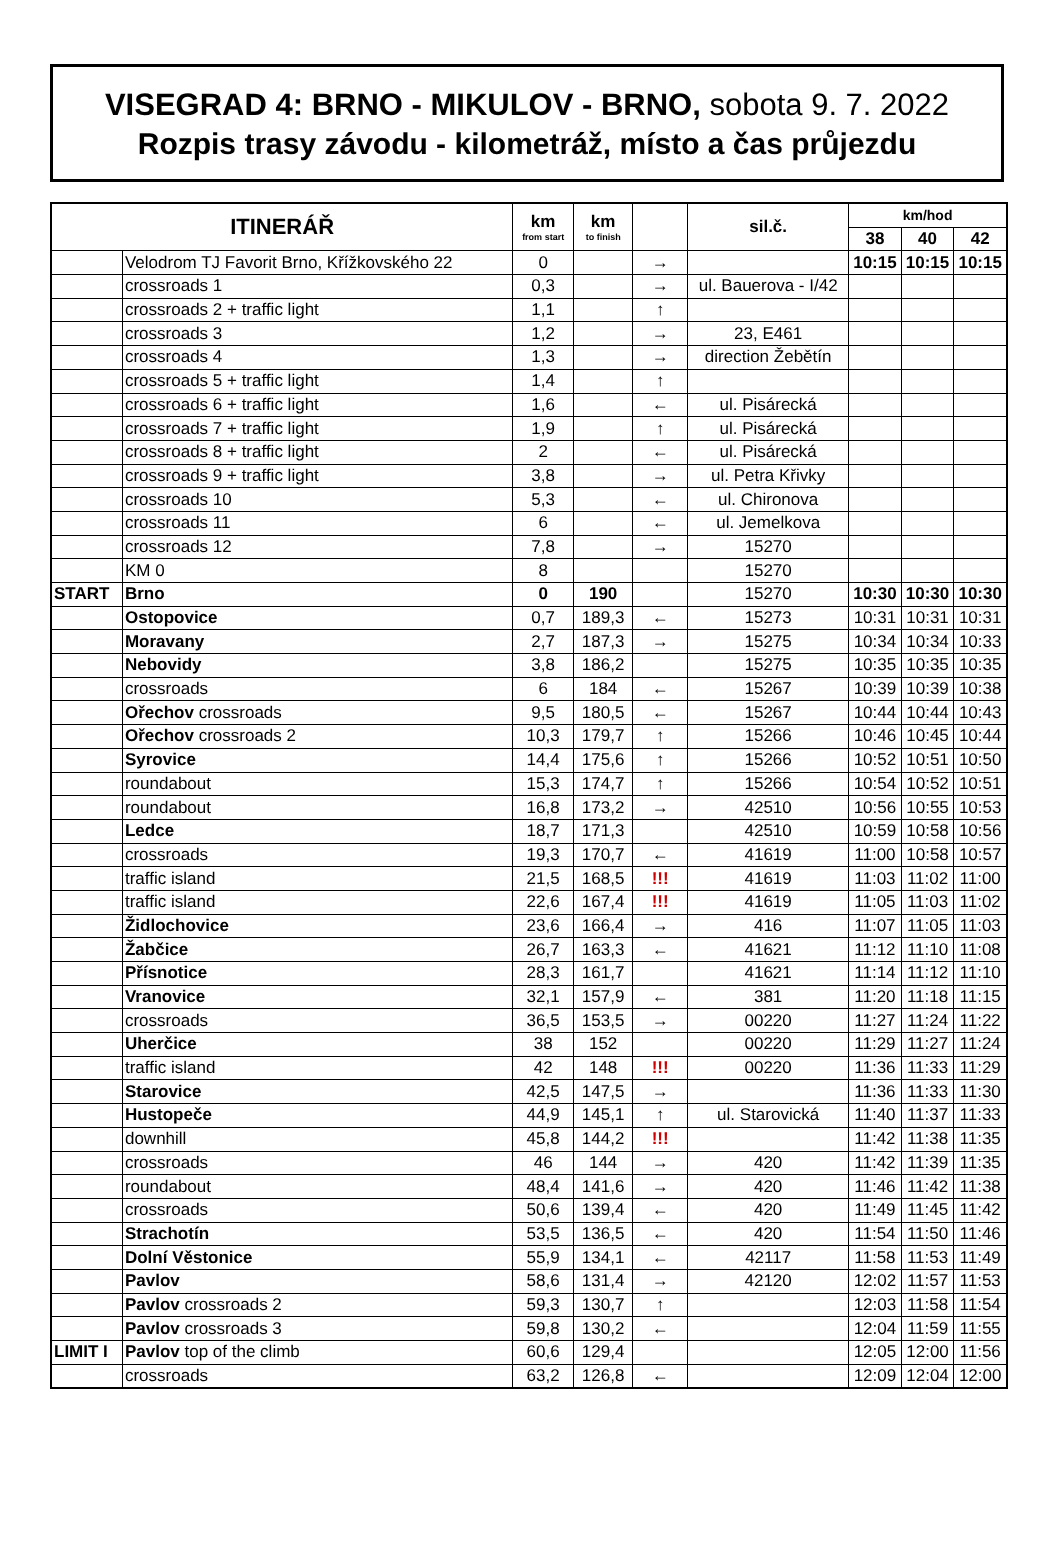VISEGRAD 4: BRNO - MIKULOV - BRNO, sobota 9. 7. 2022
Rozpis trasy závodu - kilometráž, místo a čas průjezdu
| ITINERÁŘ | | km from start | km to finish | | sil.č. | km/hod | | |
| --- | --- | --- | --- | --- | --- | --- | --- | --- |
| | | | | | | 38 | 40 | 42 |
| | Velodrom TJ Favorit Brno, Křížkovského 22 | 0 | | → | | 10:15 | 10:15 | 10:15 |
| | crossroads 1 | 0,3 | | → | ul. Bauerova - I/42 | | | |
| | crossroads 2 + traffic light | 1,1 | | ↑ | | | | |
| | crossroads 3 | 1,2 | | → | 23, E461 | | | |
| | crossroads 4 | 1,3 | | → | direction Žebětín | | | |
| | crossroads 5 + traffic light | 1,4 | | ↑ | | | | |
| | crossroads 6 + traffic light | 1,6 | | ← | ul. Pisárecká | | | |
| | crossroads 7 + traffic light | 1,9 | | ↑ | ul. Pisárecká | | | |
| | crossroads 8 + traffic light | 2 | | ← | ul. Pisárecká | | | |
| | crossroads 9 + traffic light | 3,8 | | → | ul. Petra Křivky | | | |
| | crossroads 10 | 5,3 | | ← | ul. Chironova | | | |
| | crossroads 11 | 6 | | ← | ul. Jemelkova | | | |
| | crossroads 12 | 7,8 | | → | 15270 | | | |
| | KM 0 | 8 | | | 15270 | | | |
| START | Brno | 0 | 190 | | 15270 | 10:30 | 10:30 | 10:30 |
| | Ostopovice | 0,7 | 189,3 | ← | 15273 | 10:31 | 10:31 | 10:31 |
| | Moravany | 2,7 | 187,3 | → | 15275 | 10:34 | 10:34 | 10:33 |
| | Nebovidy | 3,8 | 186,2 | | 15275 | 10:35 | 10:35 | 10:35 |
| | crossroads | 6 | 184 | ← | 15267 | 10:39 | 10:39 | 10:38 |
| | Ořechov crossroads | 9,5 | 180,5 | ← | 15267 | 10:44 | 10:44 | 10:43 |
| | Ořechov crossroads 2 | 10,3 | 179,7 | ↑ | 15266 | 10:46 | 10:45 | 10:44 |
| | Syrovice | 14,4 | 175,6 | ↑ | 15266 | 10:52 | 10:51 | 10:50 |
| | roundabout | 15,3 | 174,7 | ↑ | 15266 | 10:54 | 10:52 | 10:51 |
| | roundabout | 16,8 | 173,2 | → | 42510 | 10:56 | 10:55 | 10:53 |
| | Ledce | 18,7 | 171,3 | | 42510 | 10:59 | 10:58 | 10:56 |
| | crossroads | 19,3 | 170,7 | ← | 41619 | 11:00 | 10:58 | 10:57 |
| | traffic island | 21,5 | 168,5 | !!! | 41619 | 11:03 | 11:02 | 11:00 |
| | traffic island | 22,6 | 167,4 | !!! | 41619 | 11:05 | 11:03 | 11:02 |
| | Židlochovice | 23,6 | 166,4 | → | 416 | 11:07 | 11:05 | 11:03 |
| | Žabčice | 26,7 | 163,3 | ← | 41621 | 11:12 | 11:10 | 11:08 |
| | Přísnotice | 28,3 | 161,7 | | 41621 | 11:14 | 11:12 | 11:10 |
| | Vranovice | 32,1 | 157,9 | ← | 381 | 11:20 | 11:18 | 11:15 |
| | crossroads | 36,5 | 153,5 | → | 00220 | 11:27 | 11:24 | 11:22 |
| | Uherčice | 38 | 152 | | 00220 | 11:29 | 11:27 | 11:24 |
| | traffic island | 42 | 148 | !!! | 00220 | 11:36 | 11:33 | 11:29 |
| | Starovice | 42,5 | 147,5 | → | | 11:36 | 11:33 | 11:30 |
| | Hustopeče | 44,9 | 145,1 | ↑ | ul. Starovická | 11:40 | 11:37 | 11:33 |
| | downhill | 45,8 | 144,2 | !!! | | 11:42 | 11:38 | 11:35 |
| | crossroads | 46 | 144 | → | 420 | 11:42 | 11:39 | 11:35 |
| | roundabout | 48,4 | 141,6 | → | 420 | 11:46 | 11:42 | 11:38 |
| | crossroads | 50,6 | 139,4 | ← | 420 | 11:49 | 11:45 | 11:42 |
| | Strachotín | 53,5 | 136,5 | ← | 420 | 11:54 | 11:50 | 11:46 |
| | Dolní Věstonice | 55,9 | 134,1 | ← | 42117 | 11:58 | 11:53 | 11:49 |
| | Pavlov | 58,6 | 131,4 | → | 42120 | 12:02 | 11:57 | 11:53 |
| | Pavlov crossroads 2 | 59,3 | 130,7 | ↑ | | 12:03 | 11:58 | 11:54 |
| | Pavlov crossroads 3 | 59,8 | 130,2 | ← | | 12:04 | 11:59 | 11:55 |
| LIMIT I | Pavlov top of the climb | 60,6 | 129,4 | | | 12:05 | 12:00 | 11:56 |
| | crossroads | 63,2 | 126,8 | ← | | 12:09 | 12:04 | 12:00 |